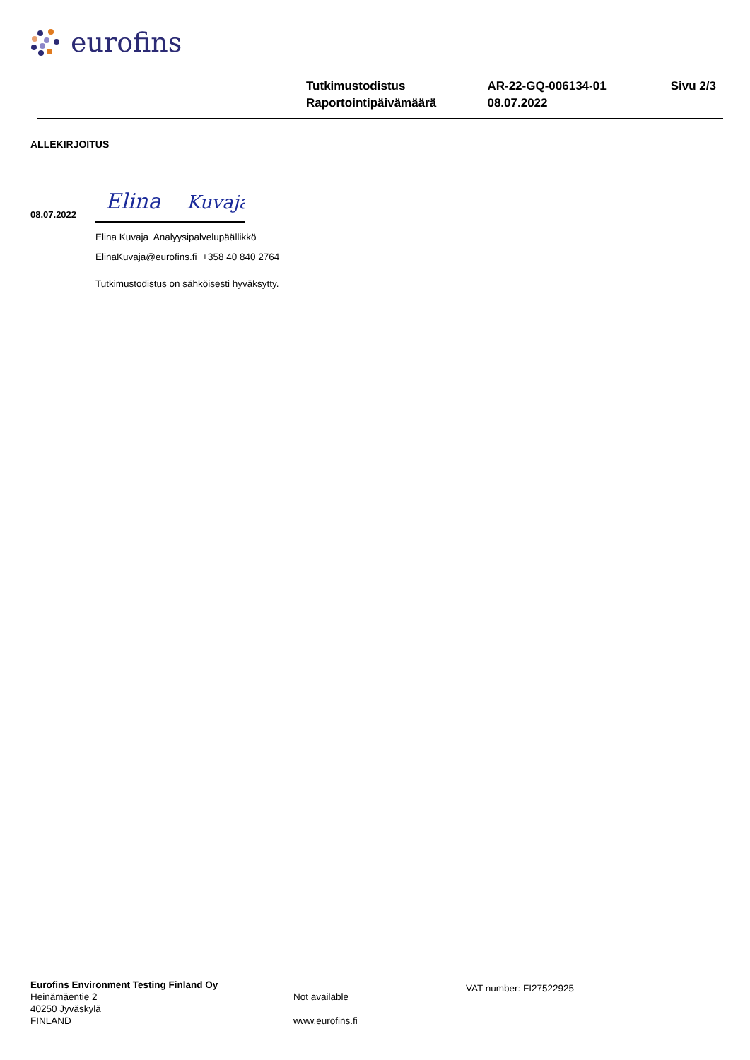eurofins
| Tutkimustodistus | AR-22-GQ-006134-01 | Sivu 2/3 |
| Raportointipäivämäärä | 08.07.2022 | |
ALLEKIRJOITUS
08.07.2022
Elina
Kuvaja
Elina Kuvaja Analyysipalvelupäällikkö
ElinaKuvaja@eurofins.fi +358 40 840 2764
Tutkimustodistus on sähköisesti hyväksytty.
Eurofins Environment Testing Finland Oy
Heinämäentie 2
40250 Jyväskylä
FINLAND
Not available
www.eurofins.fi
VAT number: FI27522925